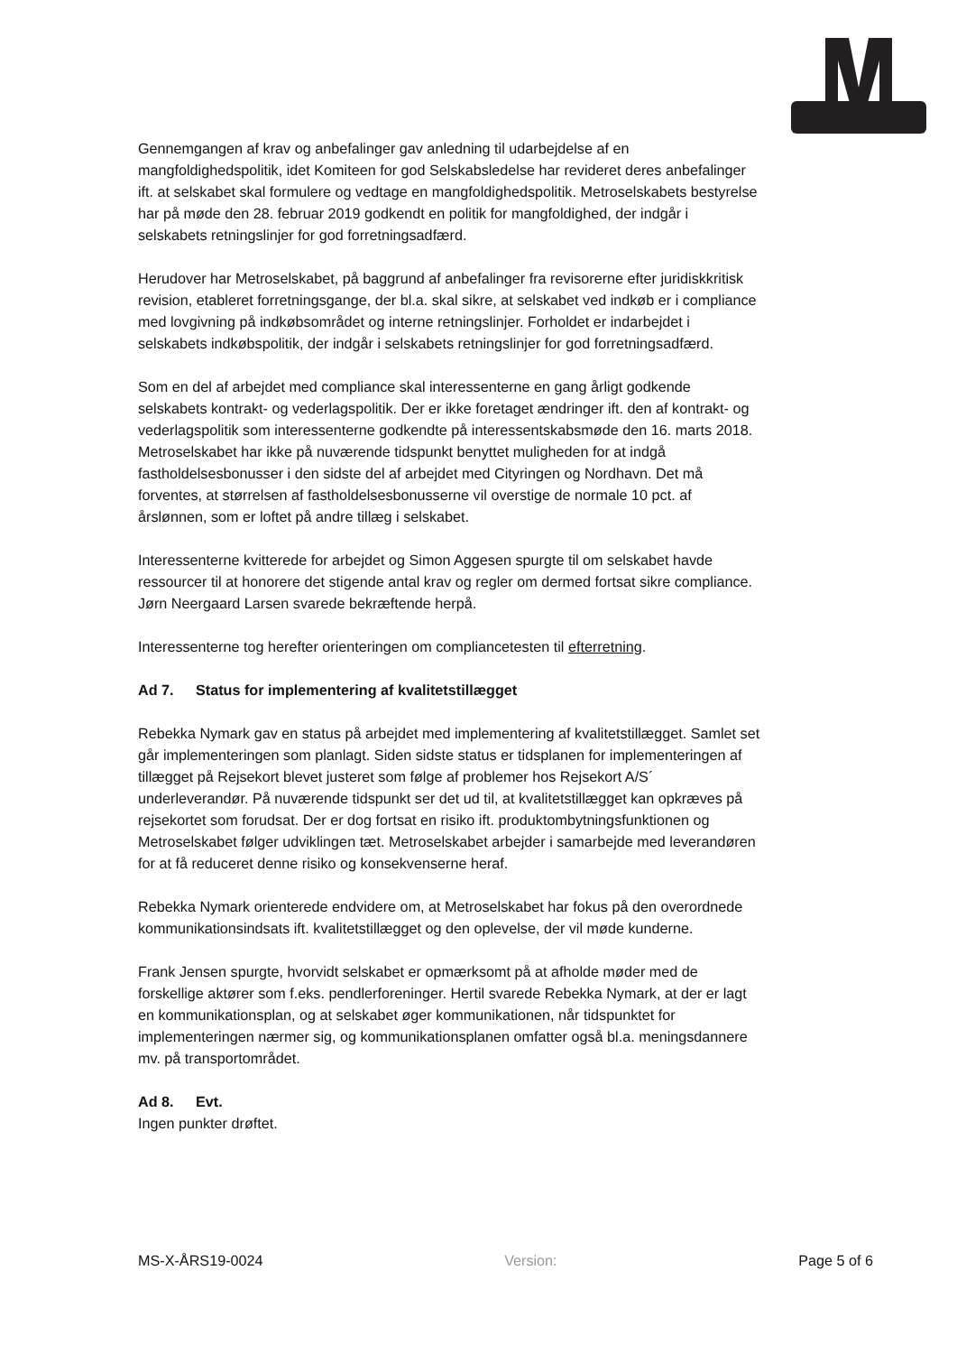Gennemgangen af krav og anbefalinger gav anledning til udarbejdelse af en mangfoldighedspolitik, idet Komiteen for god Selskabsledelse har revideret deres anbefalinger ift. at selskabet skal formulere og vedtage en mangfoldighedspolitik. Metroselskabets bestyrelse har på møde den 28. februar 2019 godkendt en politik for mangfoldighed, der indgår i selskabets retningslinjer for god forretningsadfærd.
Herudover har Metroselskabet, på baggrund af anbefalinger fra revisorerne efter juridiskkritisk revision, etableret forretningsgange, der bl.a. skal sikre, at selskabet ved indkøb er i compliance med lovgivning på indkøbsområdet og interne retningslinjer. Forholdet er indarbejdet i selskabets indkøbspolitik, der indgår i selskabets retningslinjer for god forretningsadfærd.
Som en del af arbejdet med compliance skal interessenterne en gang årligt godkende selskabets kontrakt- og vederlagspolitik. Der er ikke foretaget ændringer ift. den af kontrakt- og vederlagspolitik som interessenterne godkendte på interessentskabsmøde den 16. marts 2018. Metroselskabet har ikke på nuværende tidspunkt benyttet muligheden for at indgå fastholdelsesbonusser i den sidste del af arbejdet med Cityringen og Nordhavn. Det må forventes, at størrelsen af fastholdelsesbonusserne vil overstige de normale 10 pct. af årslønnen, som er loftet på andre tillæg i selskabet.
Interessenterne kvitterede for arbejdet og Simon Aggesen spurgte til om selskabet havde ressourcer til at honorere det stigende antal krav og regler om dermed fortsat sikre compliance. Jørn Neergaard Larsen svarede bekræftende herpå.
Interessenterne tog herefter orienteringen om compliancetesten til efterretning.
Ad 7. Status for implementering af kvalitetstillægget
Rebekka Nymark gav en status på arbejdet med implementering af kvalitetstillægget. Samlet set går implementeringen som planlagt. Siden sidste status er tidsplanen for implementeringen af tillægget på Rejsekort blevet justeret som følge af problemer hos Rejsekort A/S´ underleverandør. På nuværende tidspunkt ser det ud til, at kvalitetstillægget kan opkræves på rejsekortet som forudsat. Der er dog fortsat en risiko ift. produktombytningsfunktionen og Metroselskabet følger udviklingen tæt. Metroselskabet arbejder i samarbejde med leverandøren for at få reduceret denne risiko og konsekvenserne heraf.
Rebekka Nymark orienterede endvidere om, at Metroselskabet har fokus på den overordnede kommunikationsindsats ift. kvalitetstillægget og den oplevelse, der vil møde kunderne.
Frank Jensen spurgte, hvorvidt selskabet er opmærksomt på at afholde møder med de forskellige aktører som f.eks. pendlerforeninger. Hertil svarede Rebekka Nymark, at der er lagt en kommunikationsplan, og at selskabet øger kommunikationen, når tidspunktet for implementeringen nærmer sig, og kommunikationsplanen omfatter også bl.a. meningsdannere mv. på transportområdet.
Ad 8. Evt.
Ingen punkter drøftet.
MS-X-ÅRS19-0024 Version: Page 5 of 6